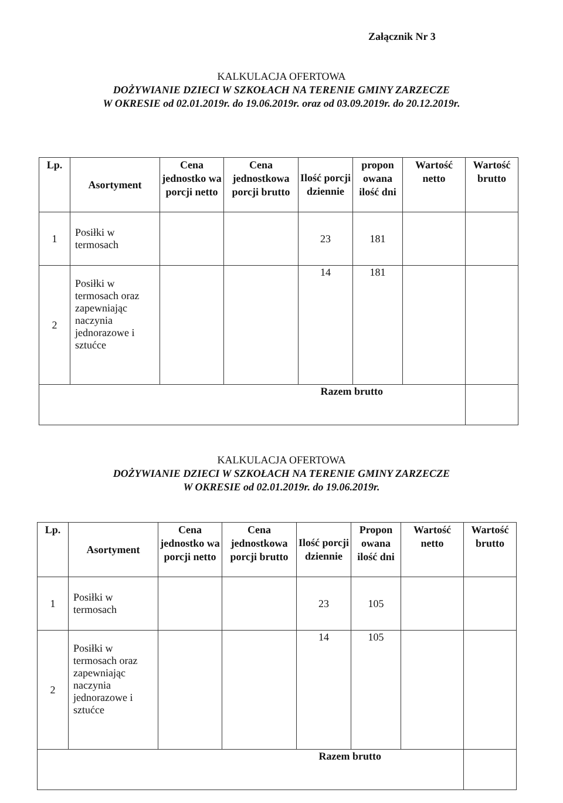Załącznik Nr 3
KALKULACJA OFERTOWA
DOŻYWIANIE DZIECI W SZKOŁACH NA TERENIE GMINY ZARZECZE
W OKRESIE od 02.01.2019r. do 19.06.2019r. oraz od 03.09.2019r. do 20.12.2019r.
| Lp. | Asortyment | Cena jednostko wa porcji netto | Cena jednostkowa porcji brutto | Ilość porcji dziennie | propon owana ilość dni | Wartość netto | Wartość brutto |
| --- | --- | --- | --- | --- | --- | --- | --- |
| 1 | Posiłki w termosach | | | 23 | 181 | | |
| 2 | Posiłki w termosach oraz zapewniając naczynia jednorazowe i sztućce | | | 14 | 181 | | |
| Razem brutto | | | | | | | |
KALKULACJA OFERTOWA
DOŻYWIANIE DZIECI W SZKOŁACH NA TERENIE GMINY ZARZECZE
W OKRESIE od 02.01.2019r. do 19.06.2019r.
| Lp. | Asortyment | Cena jednostko wa porcji netto | Cena jednostkowa porcji brutto | Ilość porcji dziennie | Propon owana ilość dni | Wartość netto | Wartość brutto |
| --- | --- | --- | --- | --- | --- | --- | --- |
| 1 | Posiłki w termosach | | | 23 | 105 | | |
| 2 | Posiłki w termosach oraz zapewniając naczynia jednorazowe i sztućce | | | 14 | 105 | | |
| Razem brutto | | | | | | | |